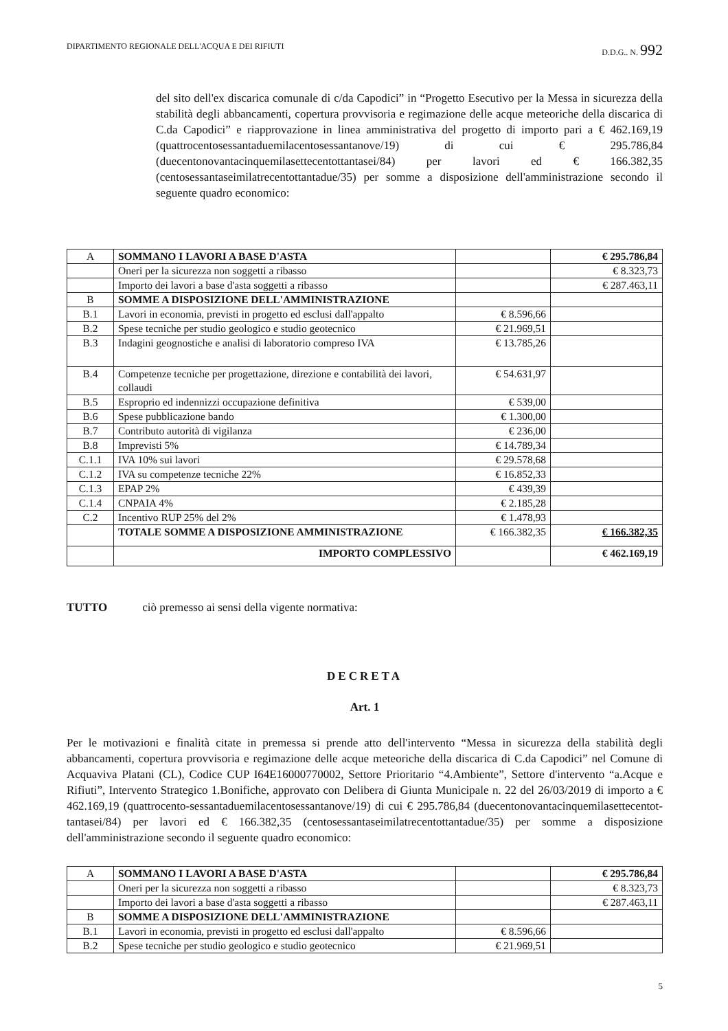DIPARTIMENTO REGIONALE DELL'ACQUA E DEI RIFIUTI D.D.G.. N. 992
del sito dell'ex discarica comunale di c/da Capodici” in “Progetto Esecutivo per la Messa in sicurezza della stabilità degli abbancamenti, copertura provvisoria e regimazione delle acque meteoriche della discarica di C.da Capodici” e riapprovazione in linea amministrativa del progetto di importo pari a € 462.169,19 (quattrocentosessantaduemilacentosessantanove/19) di cui € 295.786,84 (duecentonovantacinquemilasettecentottantasei/84) per lavori ed € 166.382,35 (centosessantaseimilatrecentottantadue/35) per somme a disposizione dell'amministrazione secondo il seguente quadro economico:
| A | SOMMANO I LAVORI A BASE D'ASTA | | € 295.786,84 |
| | Oneri per la sicurezza non soggetti a ribasso | | € 8.323,73 |
| | Importo dei lavori a base d'asta soggetti a ribasso | | € 287.463,11 |
| B | SOMME A DISPOSIZIONE DELL'AMMINISTRAZIONE | | |
| B.1 | Lavori in economia, previsti in progetto ed esclusi dall'appalto | € 8.596,66 | |
| B.2 | Spese tecniche per studio geologico e studio geotecnico | € 21.969,51 | |
| B.3 | Indagini geognostiche e analisi di laboratorio compreso IVA | € 13.785,26 | |
| B.4 | Competenze tecniche per progettazione, direzione e contabilità dei lavori, collaudi | € 54.631,97 | |
| B.5 | Esproprio ed indennizzi occupazione definitiva | € 539,00 | |
| B.6 | Spese pubblicazione bando | € 1.300,00 | |
| B.7 | Contributo autorità di vigilanza | € 236,00 | |
| B.8 | Imprevisti 5% | € 14.789,34 | |
| C.1.1 | IVA 10% sui lavori | € 29.578,68 | |
| C.1.2 | IVA su competenze tecniche 22% | € 16.852,33 | |
| C.1.3 | EPAP 2% | € 439,39 | |
| C.1.4 | CNPAIA 4% | € 2.185,28 | |
| C.2 | Incentivo RUP 25% del 2% | € 1.478,93 | |
| | TOTALE SOMME A DISPOSIZIONE AMMINISTRAZIONE | € 166.382,35 | € 166.382,35 |
| | IMPORTO COMPLESSIVO | | € 462.169,19 |
TUTTO ciò premesso ai sensi della vigente normativa:
DECRETA
Art. 1
Per le motivazioni e finalità citate in premessa si prende atto dell'intervento “Messa in sicurezza della stabilità degli abbancamenti, copertura provvisoria e regimazione delle acque meteoriche della discarica di C.da Capodici” nel Comune di Acquaviva Platani (CL), Codice CUP I64E16000770002, Settore Prioritario “4.Ambiente”, Settore d'intervento “a.Acque e Rifiuti”, Intervento Strategico 1.Bonifiche, approvato con Delibera di Giunta Municipale n. 22 del 26/03/2019 di importo a € 462.169,19 (quattrocento-sessantaduemilacentosessantanove/19) di cui € 295.786,84 (duecentonovantacinquemilasettecentot-tantasei/84) per lavori ed € 166.382,35 (centosessantaseimilatrecentottantadue/35) per somme a disposizione dell'amministrazione secondo il seguente quadro economico:
| A | SOMMANO I LAVORI A BASE D'ASTA | | € 295.786,84 |
| | Oneri per la sicurezza non soggetti a ribasso | | € 8.323,73 |
| | Importo dei lavori a base d'asta soggetti a ribasso | | € 287.463,11 |
| B | SOMME A DISPOSIZIONE DELL'AMMINISTRAZIONE | | |
| B.1 | Lavori in economia, previsti in progetto ed esclusi dall'appalto | € 8.596,66 | |
| B.2 | Spese tecniche per studio geologico e studio geotecnico | € 21.969,51 | |
5